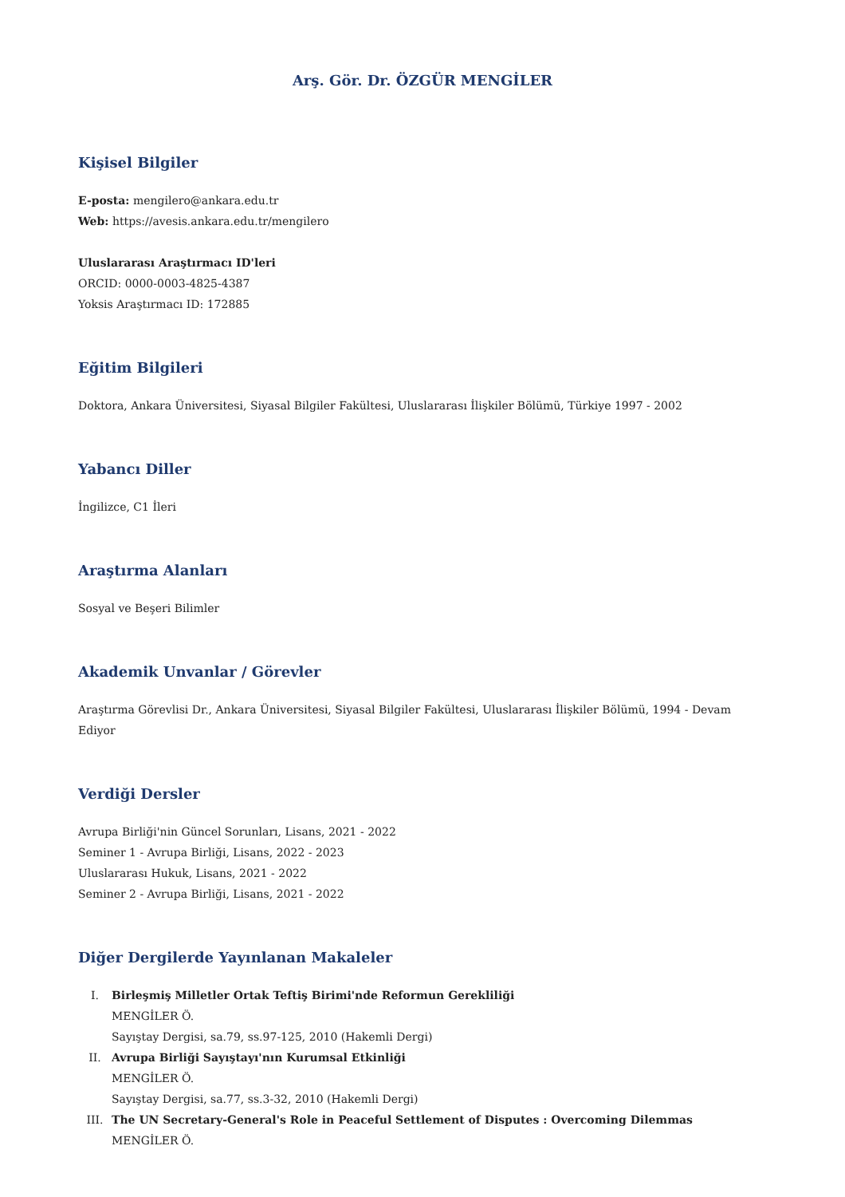Arş. Gör. Dr. ÖZGÜR MENGİLER
Kişisel Bilgiler
E-posta: mengilero@ankara.edu.tr
Web: https://avesis.ankara.edu.tr/mengilero
Uluslararası Araştırmacı ID'leri
ORCID: 0000-0003-4825-4387
Yoksis Araştırmacı ID: 172885
Eğitim Bilgileri
Doktora, Ankara Üniversitesi, Siyasal Bilgiler Fakültesi, Uluslararası İlişkiler Bölümü, Türkiye 1997 - 2002
Yabancı Diller
İngilizce, C1 İleri
Araştırma Alanları
Sosyal ve Beşeri Bilimler
Akademik Unvanlar / Görevler
Araştırma Görevlisi Dr., Ankara Üniversitesi, Siyasal Bilgiler Fakültesi, Uluslararası İlişkiler Bölümü, 1994 - Devam Ediyor
Verdiği Dersler
Avrupa Birliği'nin Güncel Sorunları, Lisans, 2021 - 2022
Seminer 1 - Avrupa Birliği, Lisans, 2022 - 2023
Uluslararası Hukuk, Lisans, 2021 - 2022
Seminer 2 - Avrupa Birliği, Lisans, 2021 - 2022
Diğer Dergilerde Yayınlanan Makaleler
I. Birleşmiş Milletler Ortak Teftiş Birimi'nde Reformun Gerekliliği
MENGİLER Ö.
Sayıştay Dergisi, sa.79, ss.97-125, 2010 (Hakemli Dergi)
II. Avrupa Birliği Sayıştayı'nın Kurumsal Etkinliği
MENGİLER Ö.
Sayıştay Dergisi, sa.77, ss.3-32, 2010 (Hakemli Dergi)
III. The UN Secretary-General's Role in Peaceful Settlement of Disputes : Overcoming Dilemmas
MENGİLER Ö.